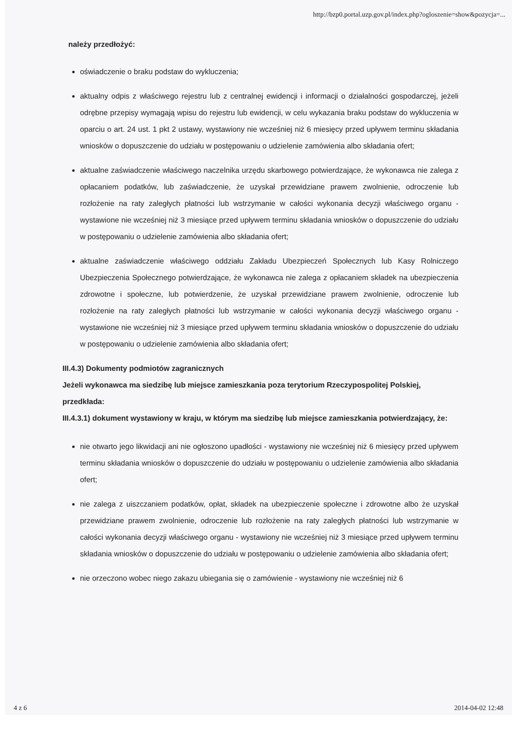http://bzp0.portal.uzp.gov.pl/index.php?ogloszenie=show&pozycja=...
należy przedłożyć:
oświadczenie o braku podstaw do wykluczenia;
aktualny odpis z właściwego rejestru lub z centralnej ewidencji i informacji o działalności gospodarczej, jeżeli odrębne przepisy wymagają wpisu do rejestru lub ewidencji, w celu wykazania braku podstaw do wykluczenia w oparciu o art. 24 ust. 1 pkt 2 ustawy, wystawiony nie wcześniej niż 6 miesięcy przed upływem terminu składania wniosków o dopuszczenie do udziału w postępowaniu o udzielenie zamówienia albo składania ofert;
aktualne zaświadczenie właściwego naczelnika urzędu skarbowego potwierdzające, że wykonawca nie zalega z opłacaniem podatków, lub zaświadczenie, że uzyskał przewidziane prawem zwolnienie, odroczenie lub rozłożenie na raty zaległych płatności lub wstrzymanie w całości wykonania decyzji właściwego organu - wystawione nie wcześniej niż 3 miesiące przed upływem terminu składania wniosków o dopuszczenie do udziału w postępowaniu o udzielenie zamówienia albo składania ofert;
aktualne zaświadczenie właściwego oddziału Zakładu Ubezpieczeń Społecznych lub Kasy Rolniczego Ubezpieczenia Społecznego potwierdzające, że wykonawca nie zalega z opłacaniem składek na ubezpieczenia zdrowotne i społeczne, lub potwierdzenie, że uzyskał przewidziane prawem zwolnienie, odroczenie lub rozłożenie na raty zaległych płatności lub wstrzymanie w całości wykonania decyzji właściwego organu - wystawione nie wcześniej niż 3 miesiące przed upływem terminu składania wniosków o dopuszczenie do udziału w postępowaniu o udzielenie zamówienia albo składania ofert;
III.4.3) Dokumenty podmiotów zagranicznych
Jeżeli wykonawca ma siedzibę lub miejsce zamieszkania poza terytorium Rzeczypospolitej Polskiej, przedkłada:
III.4.3.1) dokument wystawiony w kraju, w którym ma siedzibę lub miejsce zamieszkania potwierdzający, że:
nie otwarto jego likwidacji ani nie ogłoszono upadłości - wystawiony nie wcześniej niż 6 miesięcy przed upływem terminu składania wniosków o dopuszczenie do udziału w postępowaniu o udzielenie zamówienia albo składania ofert;
nie zalega z uiszczaniem podatków, opłat, składek na ubezpieczenie społeczne i zdrowotne albo że uzyskał przewidziane prawem zwolnienie, odroczenie lub rozłożenie na raty zaległych płatności lub wstrzymanie w całości wykonania decyzji właściwego organu - wystawiony nie wcześniej niż 3 miesiące przed upływem terminu składania wniosków o dopuszczenie do udziału w postępowaniu o udzielenie zamówienia albo składania ofert;
nie orzeczono wobec niego zakazu ubiegania się o zamówienie - wystawiony nie wcześniej niż 6
4 z 6 2014-04-02 12:48